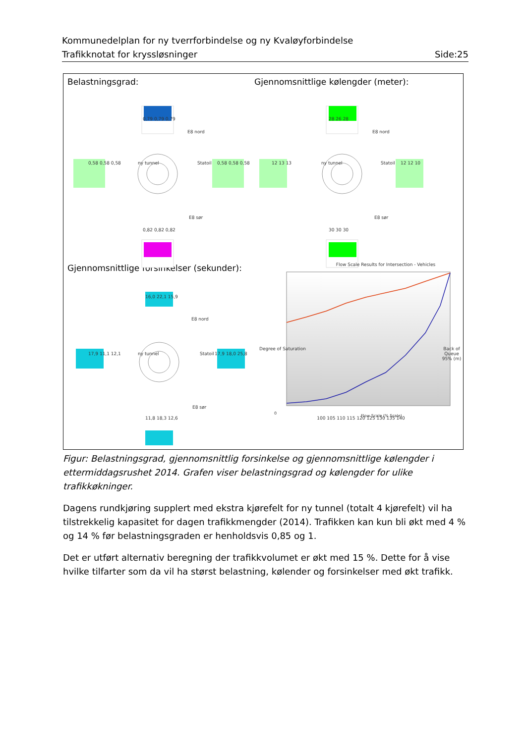Kommunedelplan for ny tverrforbindelse og ny Kvaløyforbindelse
Trafikknotat for kryssløsninger Side:25
Belastningsgrad:
Gjennomsnittlige kølengder (meter):
Gjennomsnittlige forsinkelser (sekunder):
E8 nord
E8 sør
E8 nord
E8 sør
E8 nord
E8 sør
0,79 0,79 0,79
0,82 0,82 0,82
0,58 0,58 0,58 0,58 0,58 0,58
28 26 28
30 30 30
12 13 13 12 12 10
16,0 22,1 15,9
11,8 18,3 12,6
17,9 11,1 12,1 17,9 18,0 25,8
ny tunnel Statoil ny tunnel Statoil
ny tunnel Statoil
Flow Scale Results for Intersection - Vehicles
0
Flow Scale (% Scale)
100 105 110 115 120 125 130 135 140
Degree of Saturation Back of Queue 95% (m)
Figur: Belastningsgrad, gjennomsnittlig forsinkelse og gjennomsnittlige kølengder i ettermiddagsrushet 2014. Grafen viser belastningsgrad og kølengder for ulike trafikkøkninger.
Dagens rundkjøring supplert med ekstra kjørefelt for ny tunnel (totalt 4 kjørefelt) vil ha tilstrekkelig kapasitet for dagen trafikkmengder (2014). Trafikken kan kun bli økt med 4 % og 14 % før belastningsgraden er henholdsvis 0,85 og 1.
Det er utført alternativ beregning der trafikkvolumet er økt med 15 %. Dette for å vise hvilke tilfarter som da vil ha størst belastning, kølender og forsinkelser med økt trafikk.